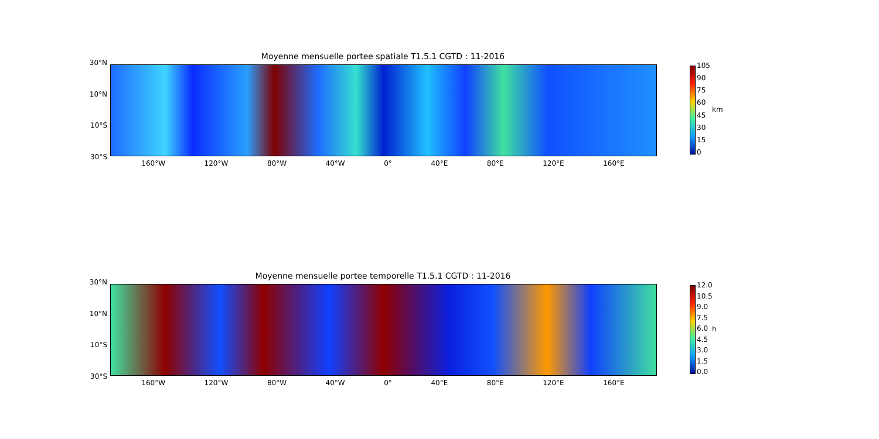Moyenne mensuelle portee spatiale T1.5.1 CGTD : 11-2016
30°N
10°N
10°S
30°S
160°W 120°W 80°W 40°W 0° 40°E 80°E 120°E 160°E
105
90
75
60
45
30
15
0
km
Moyenne mensuelle portee temporelle T1.5.1 CGTD : 11-2016
30°N
10°N
10°S
30°S
160°W 120°W 80°W 40°W 0° 40°E 80°E 120°E 160°E
12.0
10.5
9.0
7.5
6.0
4.5
3.0
1.5
0.0
h